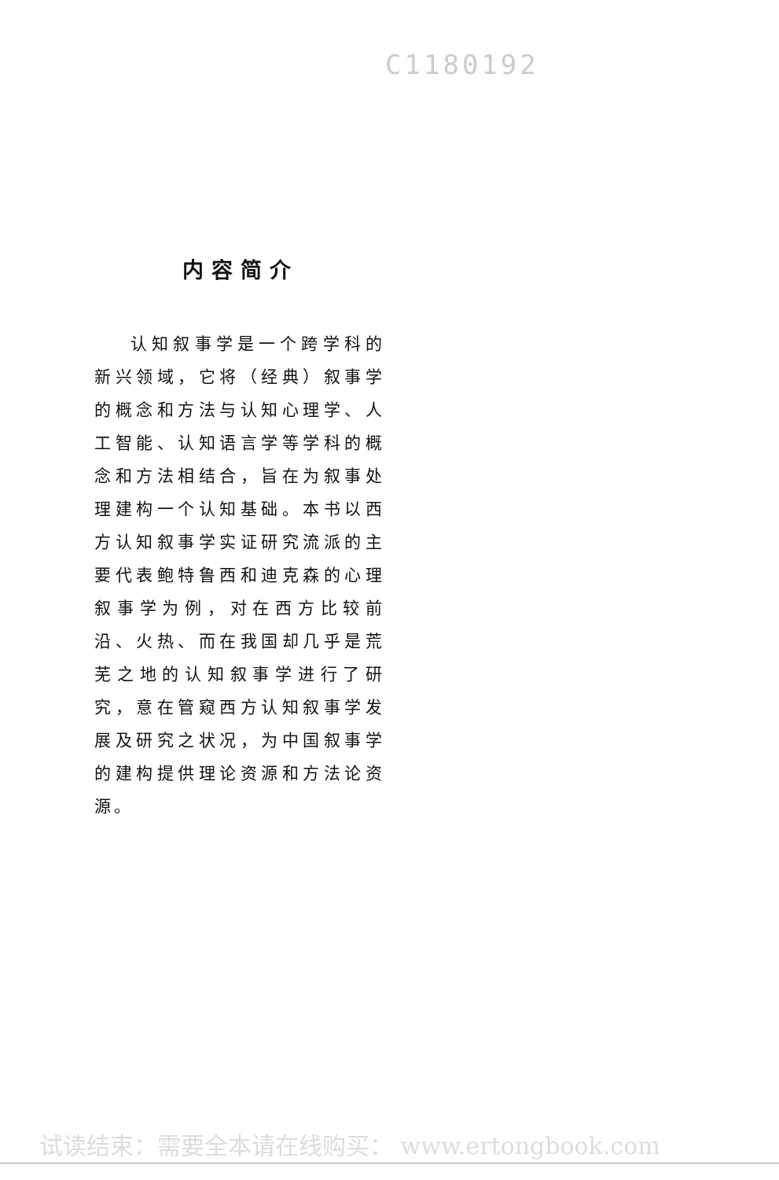C1180192
内容简介
认知叙事学是一个跨学科的新兴领域，它将（经典）叙事学的概念和方法与认知心理学、人工智能、认知语言学等学科的概念和方法相结合，旨在为叙事处理建构一个认知基础。本书以西方认知叙事学实证研究流派的主要代表鲍特鲁西和迪克森的心理叙事学为例，对在西方比较前沿、火热、而在我国却几乎是荒芜之地的认知叙事学进行了研究，意在管窥西方认知叙事学发展及研究之状况，为中国叙事学的建构提供理论资源和方法论资源。
试读结束：需要全本请在线购买： www.ertongbook.com